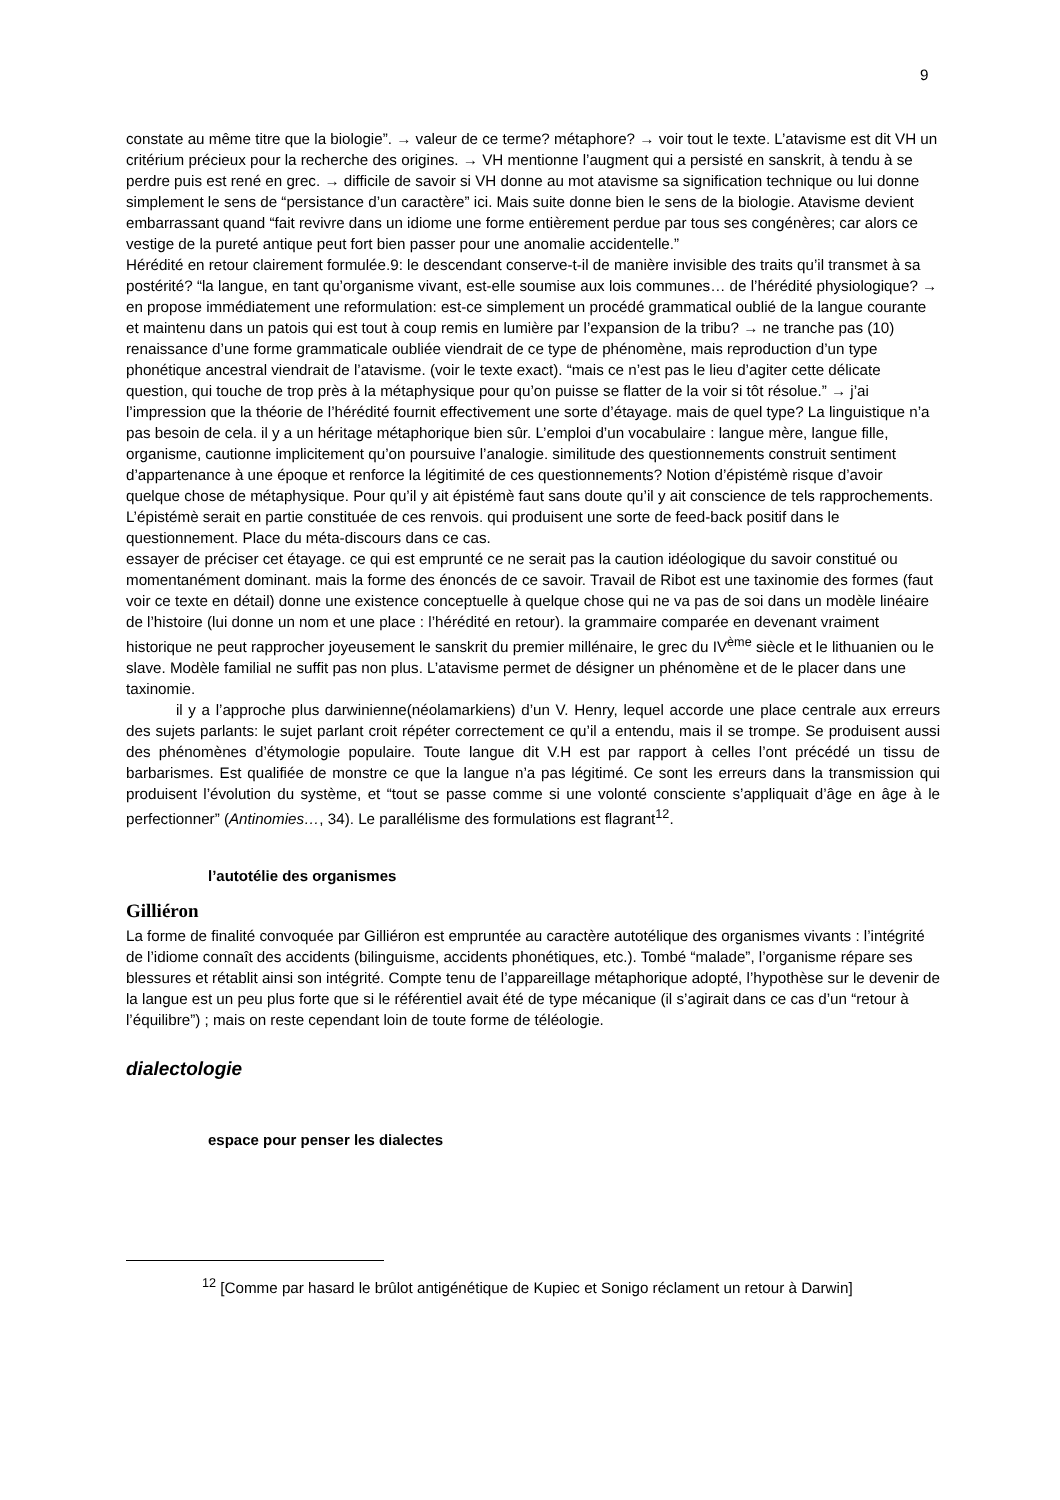9
constate au même titre que la biologie”. → valeur de ce terme? métaphore? → voir tout le texte. L’atavisme est dit VH un critérium précieux pour la recherche des origines. → VH mentionne l’augment qui a persisté en sanskrit, à tendu à se perdre puis est rené en grec. → difficile de savoir si VH donne au mot atavisme sa signification technique ou lui donne simplement le sens de “persistance d’un caractère” ici. Mais suite donne bien le sens de la biologie. Atavisme devient embarrassant quand “fait revivre dans un idiome une forme entièrement perdue par tous ses congénères; car alors ce vestige de la pureté antique peut fort bien passer pour une anomalie accidentelle.”
Hérédité en retour clairement formulée.9: le descendant conserve-t-il de manière invisible des traits qu’il transmet à sa postérité? “la langue, en tant qu’organisme vivant, est-elle soumise aux lois communes… de l’hérédité physiologique? → en propose immédiatement une reformulation: est-ce simplement un procédé grammatical oublié de la langue courante et maintenu dans un patois qui est tout à coup remis en lumière par l’expansion de la tribu? → ne tranche pas (10) renaissance d’une forme grammaticale oubliée viendrait de ce type de phénomène, mais reproduction d’un type phonétique ancestral viendrait de l’atavisme. (voir le texte exact). “mais ce n’est pas le lieu d’agiter cette délicate question, qui touche de trop près à la métaphysique pour qu’on puisse se flatter de la voir si tôt résolue.” → j’ai l’impression que la théorie de l’hérédité fournit effectivement une sorte d’étayage. mais de quel type? La linguistique n’a pas besoin de cela. il y a un héritage métaphorique bien sûr. L’emploi d’un vocabulaire : langue mère, langue fille, organisme, cautionne implicitement qu’on poursuive l’analogie. similitude des questionnements construit sentiment d’appartenance à une époque et renforce la légitimité de ces questionnements? Notion d’épistémè risque d’avoir quelque chose de métaphysique. Pour qu’il y ait épistémè faut sans doute qu’il y ait conscience de tels rapprochements. L’épistémè serait en partie constituée de ces renvois. qui produisent une sorte de feed-back positif dans le questionnement. Place du méta-discours dans ce cas.
essayer de préciser cet étayage. ce qui est emprunté ce ne serait pas la caution idéologique du savoir constitué ou momentanément dominant. mais la forme des énoncés de ce savoir. Travail de Ribot est une taxinomie des formes (faut voir ce texte en détail) donne une existence conceptuelle à quelque chose qui ne va pas de soi dans un modèle linéaire de l’histoire (lui donne un nom et une place : l’hérédité en retour). la grammaire comparée en devenant vraiment historique ne peut rapprocher joyeusement le sanskrit du premier millénaire, le grec du IV<sup>ème</sup> siècle et le lithuanien ou le slave. Modèle familial ne suffit pas non plus. L’atavisme permet de désigner un phénomène et de le placer dans une taxinomie.
il y a l’approche plus darwinienne(néolamarkiens) d’un V. Henry, lequel accorde une place centrale aux erreurs des sujets parlants: le sujet parlant croit répéter correctement ce qu’il a entendu, mais il se trompe. Se produisent aussi des phénomènes d’étymologie populaire. Toute langue dit V.H est par rapport à celles l’ont précédé un tissu de barbarismes. Est qualifiée de monstre ce que la langue n’a pas légitimé. Ce sont les erreurs dans la transmission qui produisent l’évolution du système, et “tout se passe comme si une volonté consciente s’appliquait d’âge en âge à le perfectionner” (Antinomies…, 34). Le parallélisme des formulations est flagrant<sup>12</sup>.
l’autotélie des organismes
Gilliéron
La forme de finalité convoquée par Gilliéron est empruntée au caractère autotélique des organismes vivants : l’intégrité de l’idiome connaît des accidents (bilinguisme, accidents phonétiques, etc.). Tombé “malade”, l’organisme répare ses blessures et rétablit ainsi son intégrité. Compte tenu de l’appareillage métaphorique adopté, l’hypothèse sur le devenir de la langue est un peu plus forte que si le référentiel avait été de type mécanique (il s’agirait dans ce cas d’un “retour à l’équilibre”) ; mais on reste cependant loin de toute forme de téléologie.
dialectologie
espace pour penser les dialectes
<sup>12</sup> [Comme par hasard le brûlot antigénétique de Kupiec et Sonigo réclament un retour à Darwin]